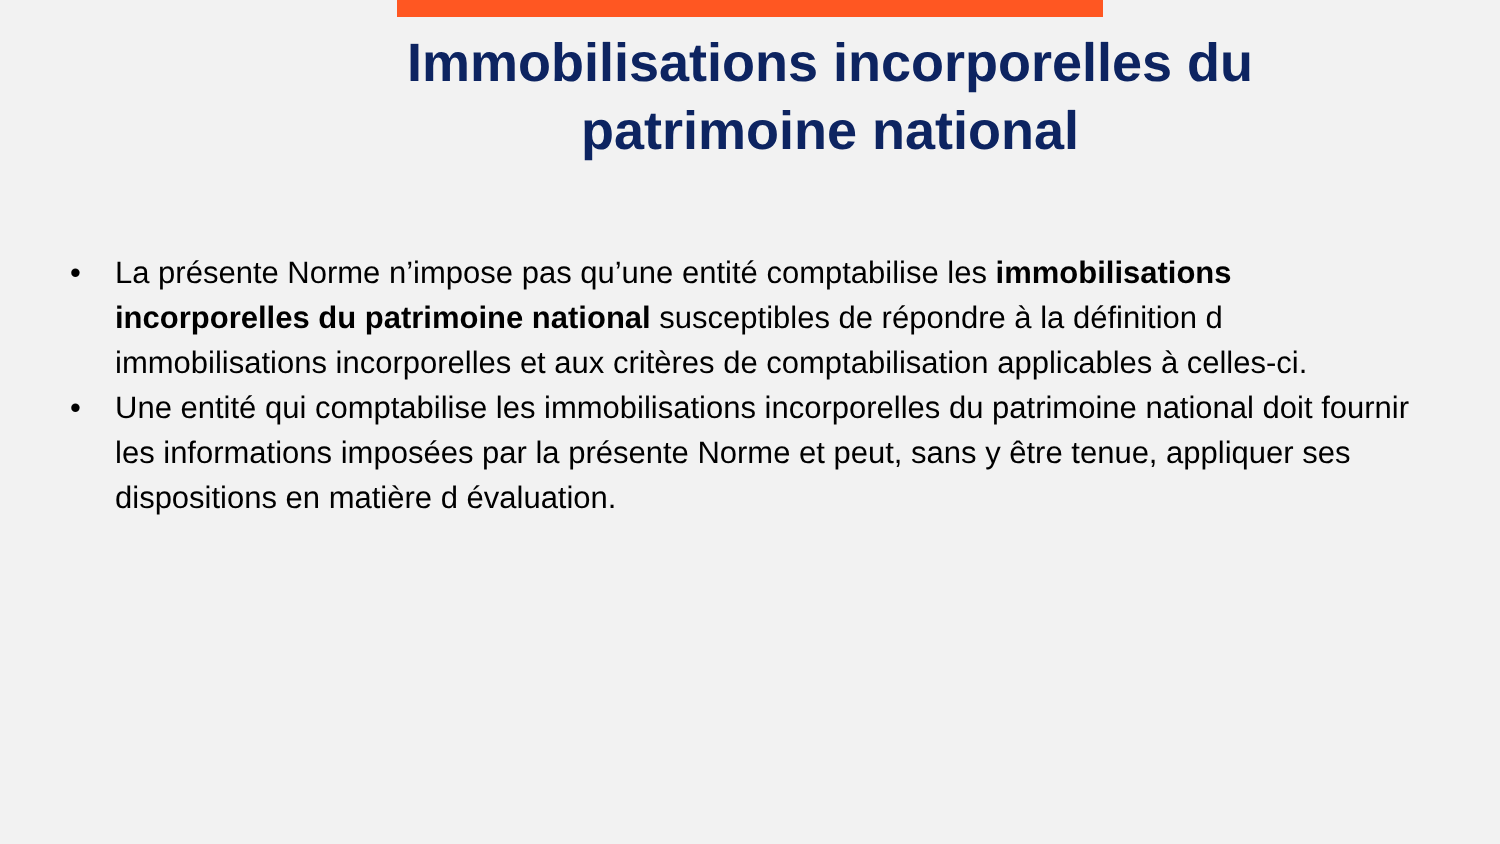Immobilisations incorporelles du
patrimoine national
• La présente Norme n’impose pas qu’une entité comptabilise les immobilisations incorporelles du patrimoine national susceptibles de répondre à la définition d immobilisations incorporelles et aux critères de comptabilisation applicables à celles-ci.
• Une entité qui comptabilise les immobilisations incorporelles du patrimoine national doit fournir les informations imposées par la présente Norme et peut, sans y être tenue, appliquer ses dispositions en matière d évaluation.